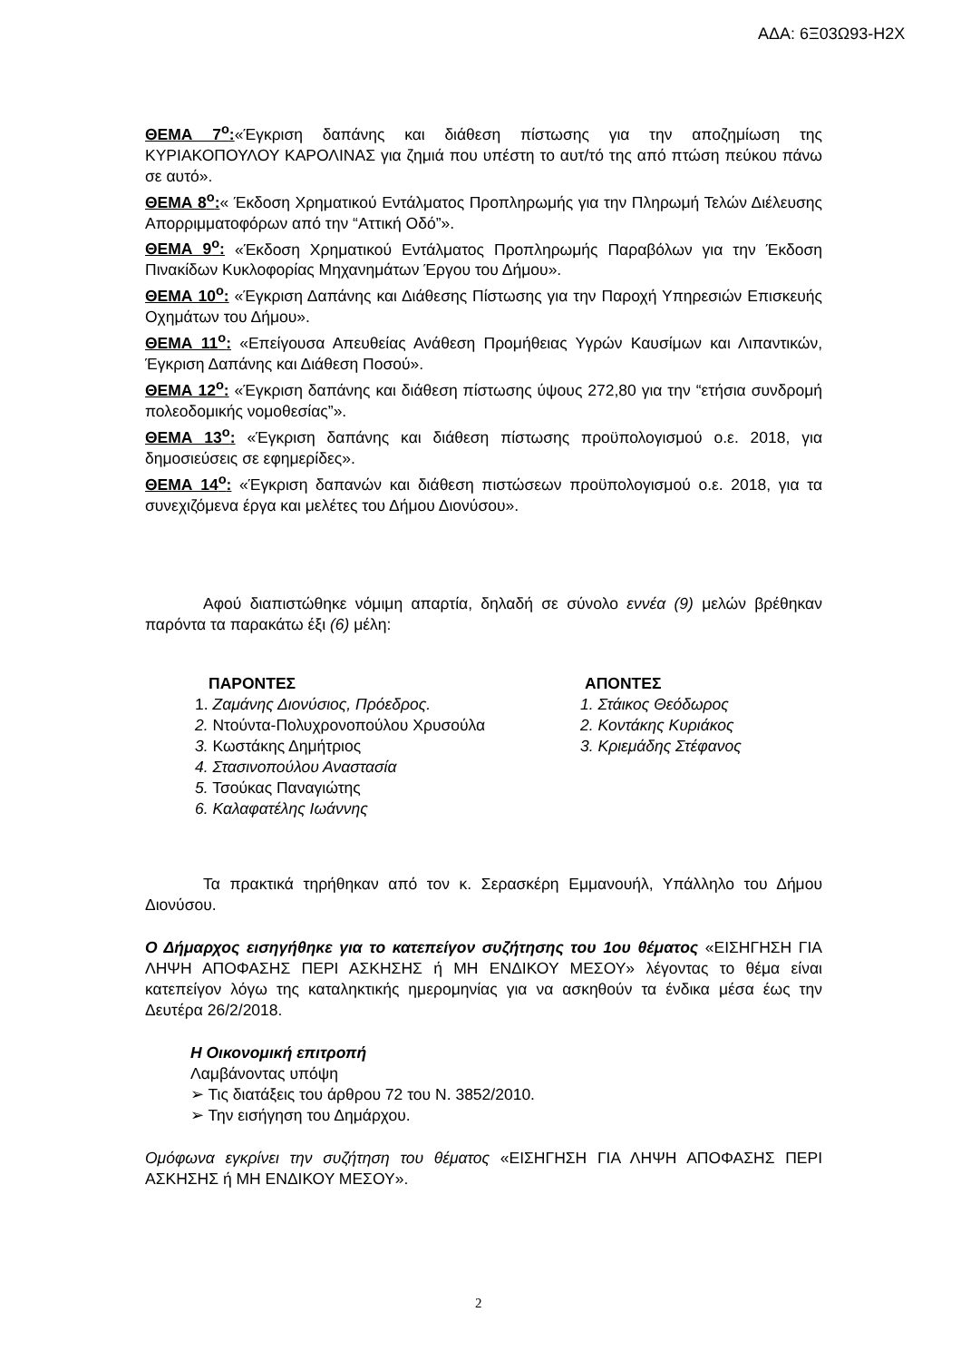ΑΔΑ: 6Ξ03Ω93-Η2Χ
ΘΕΜΑ 7<sup>ο</sup>:«Έγκριση δαπάνης και διάθεση πίστωσης για την αποζημίωση της ΚΥΡΙΑΚΟΠΟΥΛΟΥ ΚΑΡΟΛΙΝΑΣ για ζημιά που υπέστη το αυτ/τό της από πτώση πεύκου πάνω σε αυτό».
ΘΕΜΑ 8<sup>ο</sup>:« Έκδοση Χρηματικού Εντάλματος Προπληρωμής για την Πληρωμή Τελών Διέλευσης Απορριμματοφόρων από την “Αττική Οδό”».
ΘΕΜΑ 9<sup>ο</sup>: «Έκδοση Χρηματικού Εντάλματος Προπληρωμής Παραβόλων για την Έκδοση Πινακίδων Κυκλοφορίας Μηχανημάτων Έργου του Δήμου».
ΘΕΜΑ 10<sup>ο</sup>: «Έγκριση Δαπάνης και Διάθεσης Πίστωσης για την Παροχή Υπηρεσιών Επισκευής Οχημάτων του Δήμου».
ΘΕΜΑ 11<sup>ο</sup>: «Επείγουσα Απευθείας Ανάθεση Προμήθειας Υγρών Καυσίμων και Λιπαντικών, Έγκριση Δαπάνης και Διάθεση Ποσού».
ΘΕΜΑ 12<sup>ο</sup>: «Έγκριση δαπάνης και διάθεση πίστωσης ύψους 272,80 για την “ετήσια συνδρομή πολεοδομικής νομοθεσίας”».
ΘΕΜΑ 13<sup>ο</sup>: «Έγκριση δαπάνης και διάθεση πίστωσης προϋπολογισμού ο.ε. 2018, για δημοσιεύσεις σε εφημερίδες».
ΘΕΜΑ 14<sup>ο</sup>: «Έγκριση δαπανών και διάθεση πιστώσεων προϋπολογισμού ο.ε. 2018, για τα συνεχιζόμενα έργα και μελέτες του Δήμου Διονύσου».
Αφού διαπιστώθηκε νόμιμη απαρτία, δηλαδή σε σύνολο εννέα (9) μελών βρέθηκαν παρόντα τα παρακάτω έξι (6) μέλη:
| ΠΑΡΟΝΤΕΣ | ΑΠΟΝΤΕΣ |
| 1. Ζαμάνης Διονύσιος, Πρόεδρος. | 1. Στάικος Θεόδωρος |
| 2. Ντούντα-Πολυχρονοπούλου Χρυσούλα | 2. Κοντάκης Κυριάκος |
| 3. Κωστάκης Δημήτριος | 3. Κριεμάδης Στέφανος |
| 4. Στασινοπούλου Αναστασία | |
| 5. Τσούκας Παναγιώτης | |
| 6. Καλαφατέλης Ιωάννης | |
Τα πρακτικά τηρήθηκαν από τον κ. Σερασκέρη Εμμανουήλ, Υπάλληλο του Δήμου Διονύσου.
Ο Δήμαρχος εισηγήθηκε για το κατεπείγον συζήτησης του 1ου θέματος «ΕΙΣΗΓΗΣΗ ΓΙΑ ΛΗΨΗ ΑΠΟΦΑΣΗΣ ΠΕΡΙ ΑΣΚΗΣΗΣ ή ΜΗ ΕΝΔΙΚΟΥ ΜΕΣΟΥ» λέγοντας το θέμα είναι κατεπείγον λόγω της καταληκτικής ημερομηνίας για να ασκηθούν τα ένδικα μέσα έως την Δευτέρα 26/2/2018.
Η Οικονομική επιτροπή
Λαμβάνοντας υπόψη
➢ Τις διατάξεις του άρθρου 72 του Ν. 3852/2010.
➢ Την εισήγηση του Δημάρχου.
Ομόφωνα εγκρίνει την συζήτηση του θέματος «ΕΙΣΗΓΗΣΗ ΓΙΑ ΛΗΨΗ ΑΠΟΦΑΣΗΣ ΠΕΡΙ ΑΣΚΗΣΗΣ ή ΜΗ ΕΝΔΙΚΟΥ ΜΕΣΟΥ».
2